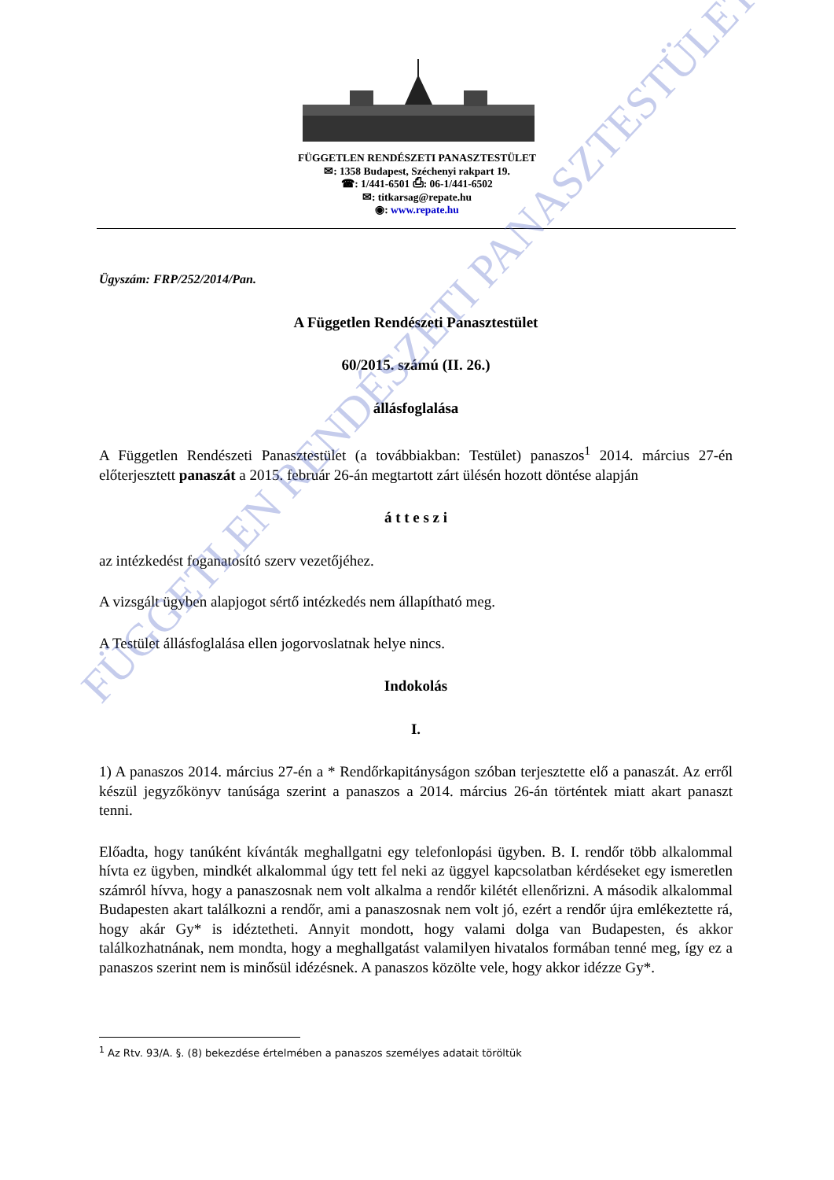FÜGGETLEN RENDÉSZETI PANASZTESTÜLET
✉: 1358 Budapest, Széchenyi rakpart 19.
☎: 1/441-6501 ⎙: 06-1/441-6502
✉: titkarsag@repate.hu
◉: www.repate.hu
Ügyszám: FRP/252/2014/Pan.
A Független Rendészeti Panasztestület
60/2015. számú (II. 26.)
állásfoglalása
A Független Rendészeti Panasztestület (a továbbiakban: Testület) panaszos<sup>1</sup> 2014. március 27-én előterjesztett panaszát a 2015. február 26-án megtartott zárt ülésén hozott döntése alapján
á t t e s z i
az intézkedést foganatosító szerv vezetőjéhez.
A vizsgált ügyben alapjogot sértő intézkedés nem állapítható meg.
A Testület állásfoglalása ellen jogorvoslatnak helye nincs.
Indokolás
I.
1) A panaszos 2014. március 27-én a * Rendőrkapitányságon szóban terjesztette elő a panaszát. Az erről készül jegyzőkönyv tanúsága szerint a panaszos a 2014. március 26-án történtek miatt akart panaszt tenni.
Előadta, hogy tanúként kívánták meghallgatni egy telefonlopási ügyben. B. I. rendőr több alkalommal hívta ez ügyben, mindkét alkalommal úgy tett fel neki az üggyel kapcsolatban kérdéseket egy ismeretlen számról hívva, hogy a panaszosnak nem volt alkalma a rendőr kilétét ellenőrizni. A második alkalommal Budapesten akart találkozni a rendőr, ami a panaszosnak nem volt jó, ezért a rendőr újra emlékeztette rá, hogy akár Gy* is idéztetheti. Annyit mondott, hogy valami dolga van Budapesten, és akkor találkozhatnának, nem mondta, hogy a meghallgatást valamilyen hivatalos formában tenné meg, így ez a panaszos szerint nem is minősül idézésnek. A panaszos közölte vele, hogy akkor idézze Gy*.
<sup>1</sup> Az Rtv. 93/A. §. (8) bekezdése értelmében a panaszos személyes adatait töröltük
FÜGGETLEN RENDÉSZETI PANASZTESTÜLET